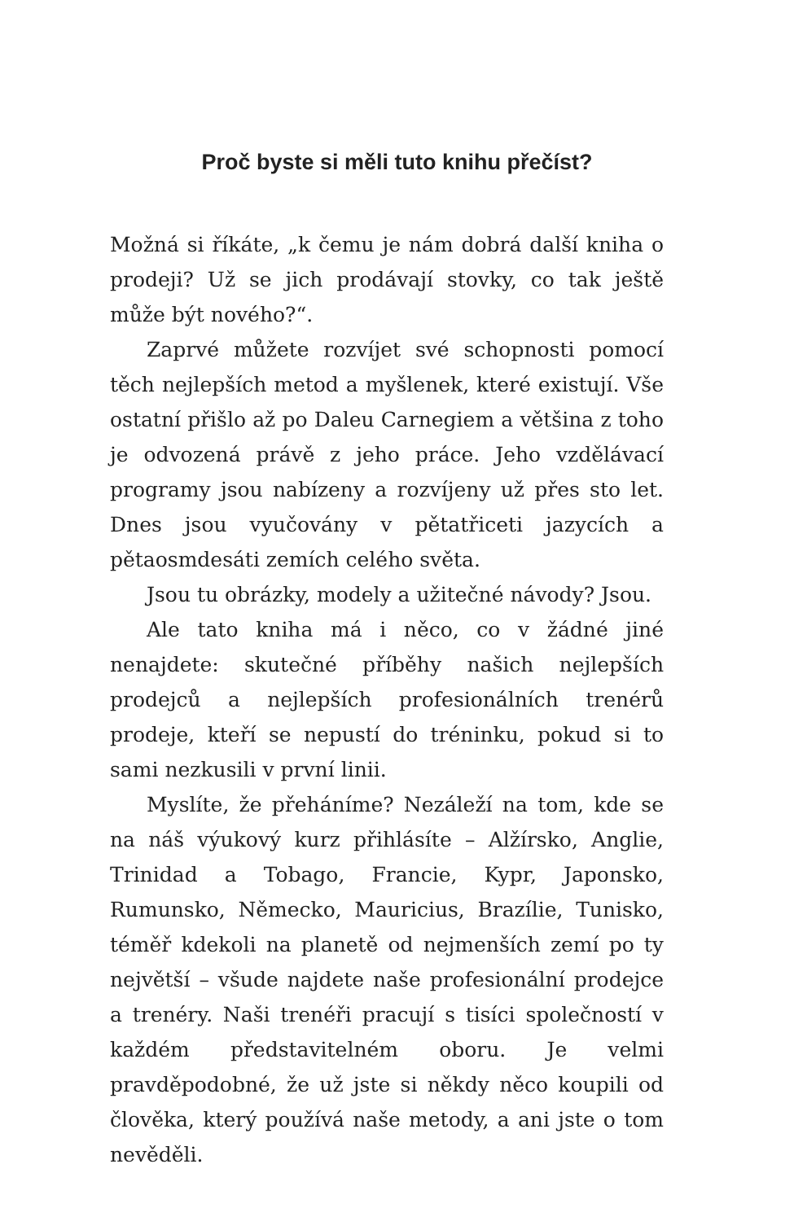Proč byste si měli tuto knihu přečíst?
Možná si říkáte, „k čemu je nám dobrá další kniha o prodeji? Už se jich prodávají stovky, co tak ještě může být nového?“.
Zaprvé můžete rozvíjet své schopnosti pomocí těch nejlepších metod a myšlenek, které existují. Vše ostatní přišlo až po Daleu Carnegiem a většina z toho je odvozená právě z jeho práce. Jeho vzdělávací programy jsou nabízeny a rozvíjeny už přes sto let. Dnes jsou vyučovány v pětatřiceti jazycích a pětaosmdesáti zemích celého světa.
Jsou tu obrázky, modely a užitečné návody? Jsou.
Ale tato kniha má i něco, co v žádné jiné nenajdete: skutečné příběhy našich nejlepších prodejců a nejlepších profesionálních trenérů prodeje, kteří se nepustí do tréninku, pokud si to sami nezkusili v první linii.
Myslíte, že přeháníme? Nezáleží na tom, kde se na náš výukový kurz přihlásíte – Alžírsko, Anglie, Trinidad a Tobago, Francie, Kypr, Japonsko, Rumunsko, Německo, Mauricius, Brazílie, Tunisko, téměř kdekoli na planetě od nejmenších zemí po ty největší – všude najdete naše profesionální prodejce a trenéry. Naši trenéři pracují s tisíci společností v každém představitelném oboru. Je velmi pravděpodobné, že už jste si někdy něco koupili od člověka, který používá naše metody, a ani jste o tom nevěděli.